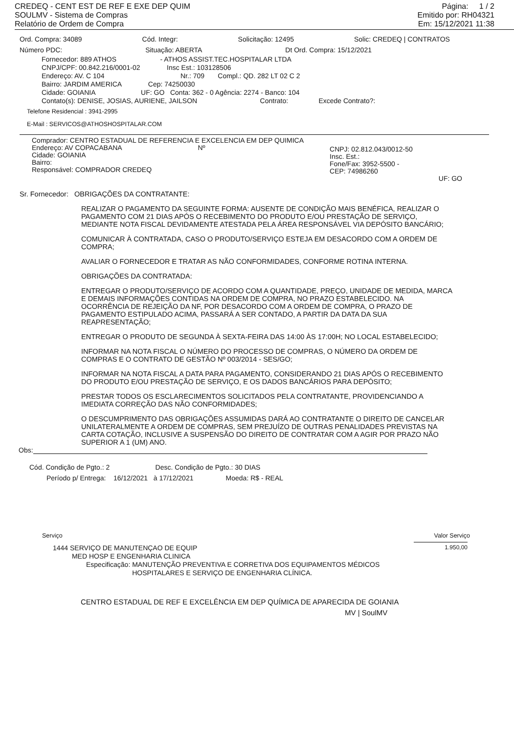CREDEQ - CENT EST DE REF E EXE DEP QUIM
SOULMV - Sistema de Compras
Relatório de Ordem de Compra
Página: 1 / 2
Emitido por: RH04321
Em: 15/12/2021 11:38
Ord. Compra: 34089 Cód. Integr: Solicitação: 12495 Solic: CREDEQ | CONTRATOS
Número PDC: Situação: ABERTA Dt Ord. Compra: 15/12/2021
Fornecedor: 889 ATHOS - ATHOS ASSIST.TEC.HOSPITALAR LTDA
CNPJ/CPF: 00.842.216/0001-02 Insc Est.: 103128506
Endereço: AV. C 104 Nr.: 709 Compl.: QD. 282 LT 02 C 2
Bairro: JARDIM AMERICA Cep: 74250030
Cidade: GOIANIA UF: GO Conta: 362 - 0 Agência: 2274 - Banco: 104
Contato(s): DENISE, JOSIAS, AURIENE, JAILSON Contrato: Excede Contrato?:
Telefone Residencial : 3941-2995
E-Mail : SERVICOS@ATHOSHOSPITALAR.COM
Comprador: CENTRO ESTADUAL DE REFERENCIA E EXCELENCIA EM DEP QUIMICA
Endereço: AV COPACABANA Nº
Cidade: GOIANIA
Bairro:
Responsável: COMPRADOR CREDEQ
CNPJ: 02.812.043/0012-50
Insc. Est.:
Fone/Fax: 3952-5500 -
CEP: 74986260
UF: GO
Sr. Fornecedor: OBRIGAÇÕES DA CONTRATANTE:
REALIZAR O PAGAMENTO DA SEGUINTE FORMA: AUSENTE DE CONDIÇÃO MAIS BENÉFICA, REALIZAR O PAGAMENTO COM 21 DIAS APÓS O RECEBIMENTO DO PRODUTO E/OU PRESTAÇÃO DE SERVIÇO, MEDIANTE NOTA FISCAL DEVIDAMENTE ATESTADA PELA ÁREA RESPONSÁVEL VIA DEPÓSITO BANCÁRIO;
COMUNICAR À CONTRATADA, CASO O PRODUTO/SERVIÇO ESTEJA EM DESACORDO COM A ORDEM DE COMPRA;
AVALIAR O FORNECEDOR E TRATAR AS NÃO CONFORMIDADES, CONFORME ROTINA INTERNA.
OBRIGAÇÕES DA CONTRATADA:
ENTREGAR O PRODUTO/SERVIÇO DE ACORDO COM A QUANTIDADE, PREÇO, UNIDADE DE MEDIDA, MARCA E DEMAIS INFORMAÇÕES CONTIDAS NA ORDEM DE COMPRA, NO PRAZO ESTABELECIDO. NA OCORRÊNCIA DE REJEIÇÃO DA NF, POR DESACORDO COM A ORDEM DE COMPRA, O PRAZO DE PAGAMENTO ESTIPULADO ACIMA, PASSARÁ A SER CONTADO, A PARTIR DA DATA DA SUA REAPRESENTAÇÃO;
ENTREGAR O PRODUTO DE SEGUNDA À SEXTA-FEIRA DAS 14:00 ÀS 17:00H; NO LOCAL ESTABELECIDO;
INFORMAR NA NOTA FISCAL O NÚMERO DO PROCESSO DE COMPRAS, O NÚMERO DA ORDEM DE COMPRAS E O CONTRATO DE GESTÃO Nº 003/2014 - SES/GO;
INFORMAR NA NOTA FISCAL A DATA PARA PAGAMENTO, CONSIDERANDO 21 DIAS APÓS O RECEBIMENTO DO PRODUTO E/OU PRESTAÇÃO DE SERVIÇO, E OS DADOS BANCÁRIOS PARA DEPÓSITO;
PRESTAR TODOS OS ESCLARECIMENTOS SOLICITADOS PELA CONTRATANTE, PROVIDENCIANDO A IMEDIATA CORREÇÃO DAS NÃO CONFORMIDADES;
O DESCUMPRIMENTO DAS OBRIGAÇÕES ASSUMIDAS DARÁ AO CONTRATANTE O DIREITO DE CANCELAR UNILATERALMENTE A ORDEM DE COMPRAS, SEM PREJUÍZO DE OUTRAS PENALIDADES PREVISTAS NA CARTA COTAÇÃO, INCLUSIVE A SUSPENSÃO DO DIREITO DE CONTRATAR COM A AGIR POR PRAZO NÃO SUPERIOR A 1 (UM) ANO.
Obs:
Cód. Condição de Pgto.: 2 Desc. Condição de Pgto.: 30 DIAS
Período p/ Entrega: 16/12/2021 à 17/12/2021 Moeda: R$ - REAL
Serviço Valor Serviço
1444 SERVIÇO DE MANUTENÇAO DE EQUIP
MED HOSP E ENGENHARIA CLINICA
Especificação: MANUTENÇÃO PREVENTIVA E CORRETIVA DOS EQUIPAMENTOS MÉDICOS
HOSPITALARES E SERVIÇO DE ENGENHARIA CLÍNICA.
1.950,00
CENTRO ESTADUAL DE REF E EXCELÊNCIA EM DEP QUÍMICA DE APARECIDA DE GOIANIA
MV | SoulMV